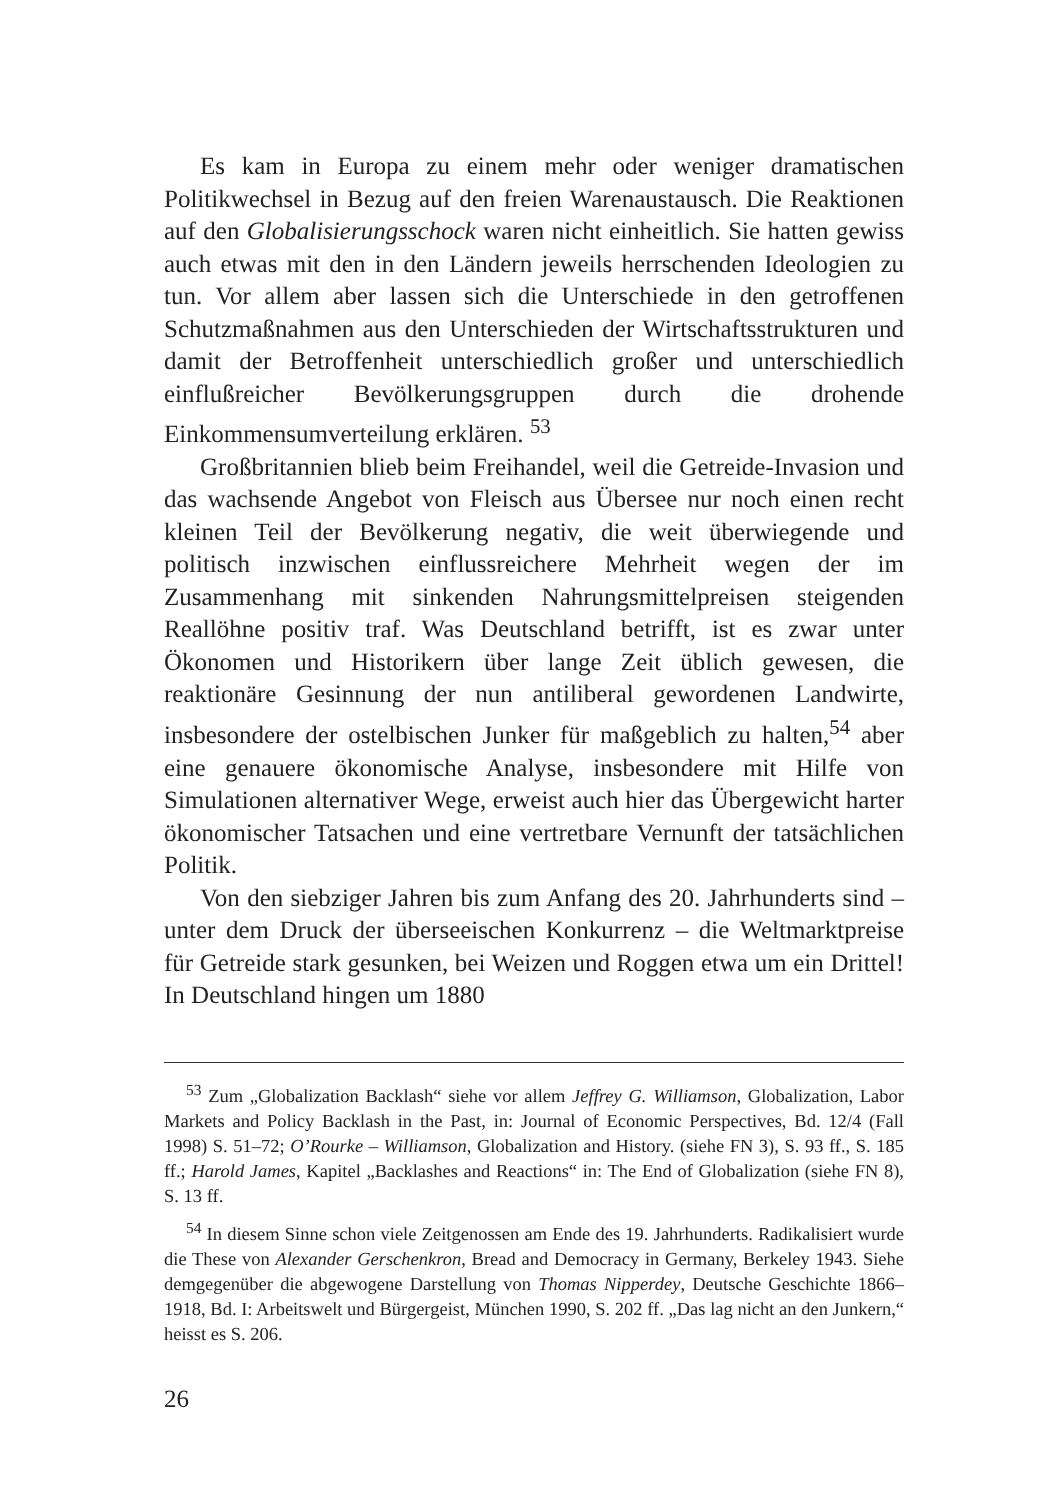Es kam in Europa zu einem mehr oder weniger dramatischen Politikwechsel in Bezug auf den freien Warenaustausch. Die Reaktionen auf den Globalisierungsschock waren nicht einheitlich. Sie hatten gewiss auch etwas mit den in den Ländern jeweils herrschenden Ideologien zu tun. Vor allem aber lassen sich die Unterschiede in den getroffenen Schutzmaßnahmen aus den Unterschieden der Wirtschaftsstrukturen und damit der Betroffenheit unterschiedlich großer und unterschiedlich einflußreicher Bevölkerungsgruppen durch die drohende Einkommensumverteilung erklären. <sup>53</sup>
Großbritannien blieb beim Freihandel, weil die Getreide-Invasion und das wachsende Angebot von Fleisch aus Übersee nur noch einen recht kleinen Teil der Bevölkerung negativ, die weit überwiegende und politisch inzwischen einflussreichere Mehrheit wegen der im Zusammenhang mit sinkenden Nahrungsmittelpreisen steigenden Reallöhne positiv traf. Was Deutschland betrifft, ist es zwar unter Ökonomen und Historikern über lange Zeit üblich gewesen, die reaktionäre Gesinnung der nun antiliberal gewordenen Landwirte, insbesondere der ostelbischen Junker für maßgeblich zu halten,<sup>54</sup> aber eine genauere ökonomische Analyse, insbesondere mit Hilfe von Simulationen alternativer Wege, erweist auch hier das Übergewicht harter ökonomischer Tatsachen und eine vertretbare Vernunft der tatsächlichen Politik.
Von den siebziger Jahren bis zum Anfang des 20. Jahrhunderts sind – unter dem Druck der überseeischen Konkurrenz – die Weltmarktpreise für Getreide stark gesunken, bei Weizen und Roggen etwa um ein Drittel! In Deutschland hingen um 1880
<sup>53</sup> Zum „Globalization Backlash“ siehe vor allem Jeffrey G. Williamson, Globalization, Labor Markets and Policy Backlash in the Past, in: Journal of Economic Perspectives, Bd. 12/4 (Fall 1998) S. 51–72; O’Rourke – Williamson, Globalization and History. (siehe FN 3), S. 93 ff., S. 185 ff.; Harold James, Kapitel „Backlashes and Reactions“ in: The End of Globalization (siehe FN 8), S. 13 ff.
<sup>54</sup> In diesem Sinne schon viele Zeitgenossen am Ende des 19. Jahrhunderts. Radikalisiert wurde die These von Alexander Gerschenkron, Bread and Democracy in Germany, Berkeley 1943. Siehe demgegenüber die abgewogene Darstellung von Thomas Nipperdey, Deutsche Geschichte 1866–1918, Bd. I: Arbeitswelt und Bürgergeist, München 1990, S. 202 ff. „Das lag nicht an den Junkern,“ heisst es S. 206.
26